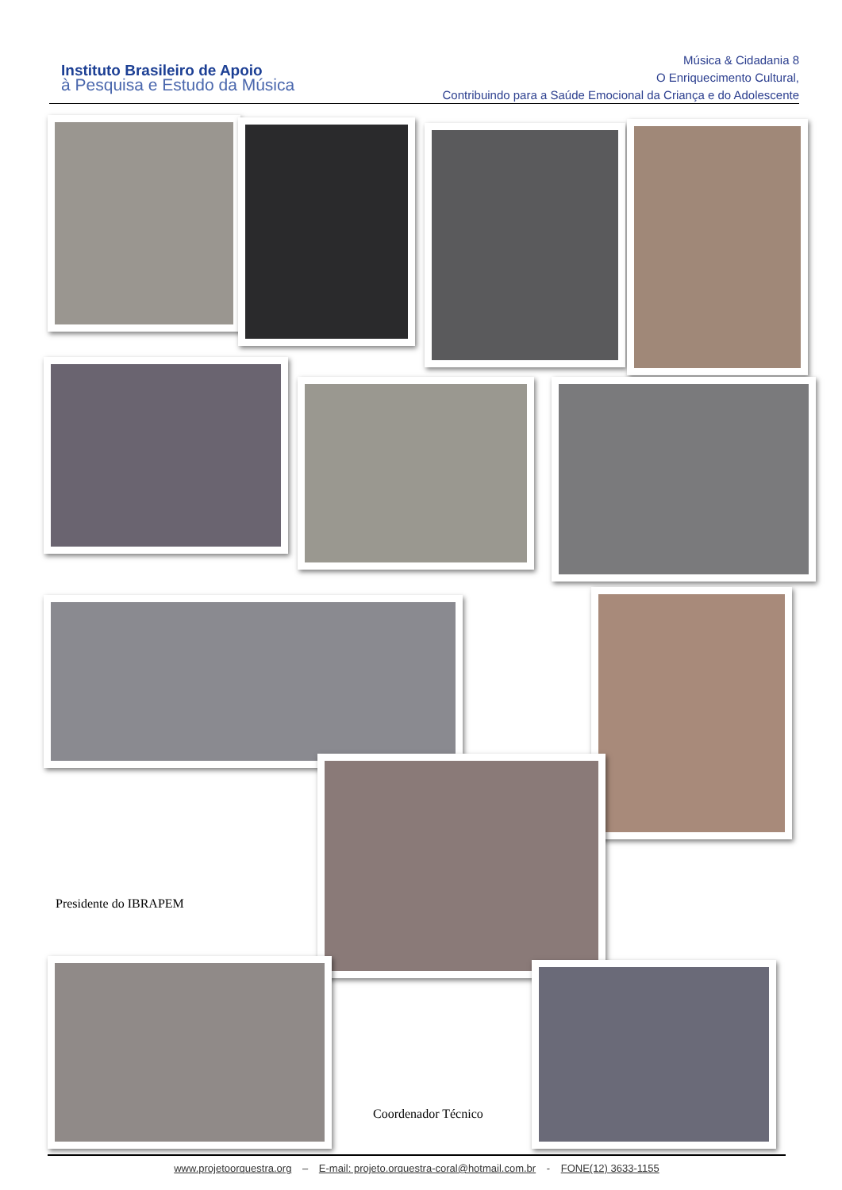Instituto Brasileiro de Apoio
à Pesquisa e Estudo da Música
Música & Cidadania 8
O Enriquecimento Cultural,
Contribuindo para a Saúde Emocional da Criança e do Adolescente
Presidente do IBRAPEM
Coordenador Técnico
www.projetoorquestra.org – E-mail: projeto.orquestra-coral@hotmail.com.br - FONE(12) 3633-1155